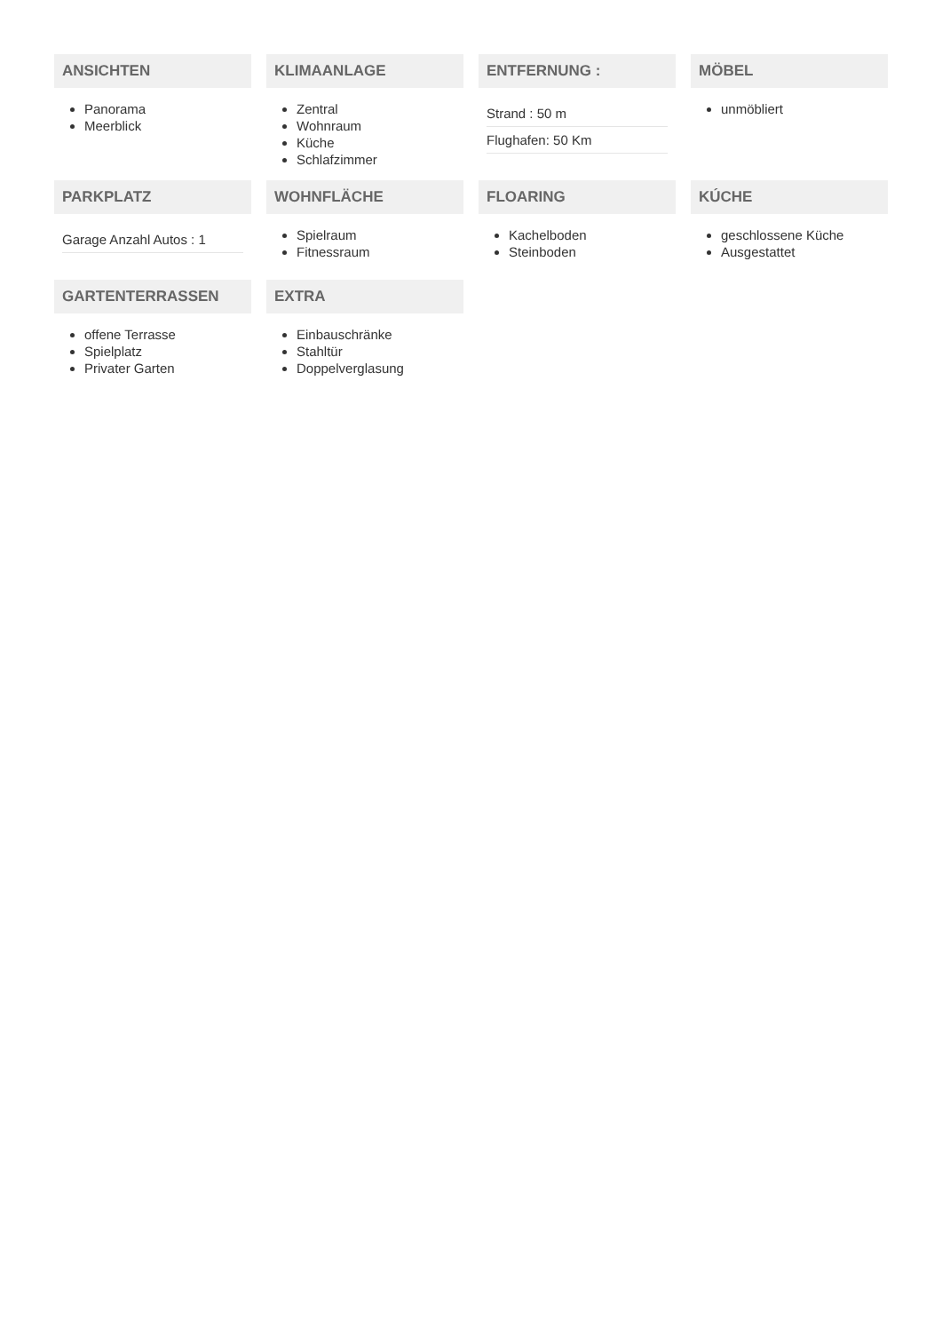ANSICHTEN
Panorama
Meerblick
KLIMAANLAGE
Zentral
Wohnraum
Küche
Schlafzimmer
ENTFERNUNG :
Strand : 50 m
Flughafen: 50 Km
MÖBEL
unmöbliert
PARKPLATZ
Garage Anzahl Autos : 1
WOHNFLÄCHE
Spielraum
Fitnessraum
FLOARING
Kachelboden
Steinboden
KÚCHE
geschlossene Küche
Ausgestattet
GARTENTERRASSEN
offene Terrasse
Spielplatz
Privater Garten
EXTRA
Einbauschränke
Stahltür
Doppelverglasung